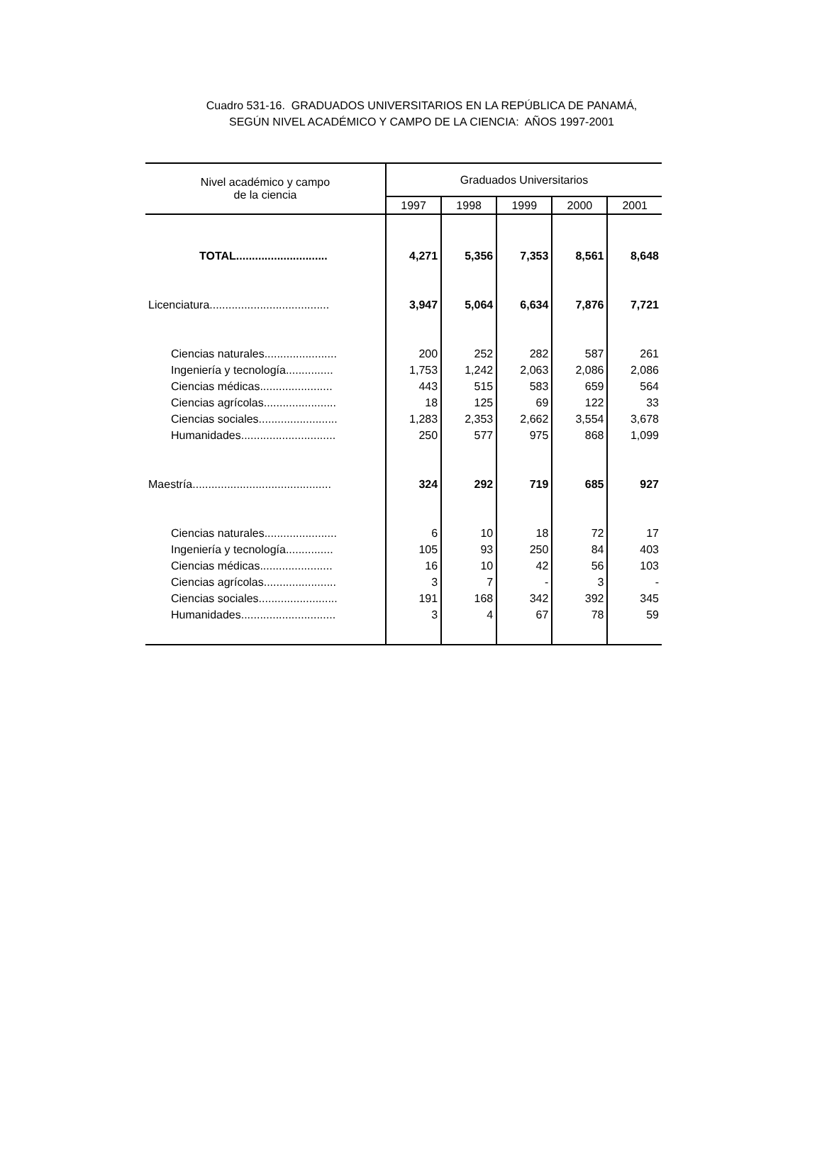Cuadro 531-16. GRADUADOS UNIVERSITARIOS EN LA REPÚBLICA DE PANAMÁ,
SEGÚN NIVEL ACADÉMICO Y CAMPO DE LA CIENCIA: AÑOS 1997-2001
| Nivel académico y campo de la ciencia | Graduados Universitarios | | | | |
| --- | --- | --- | --- | --- | --- |
| | 1997 | 1998 | 1999 | 2000 | 2001 |
| TOTAL............................. | 4,271 | 5,356 | 7,353 | 8,561 | 8,648 |
| Licenciatura...................................... | 3,947 | 5,064 | 6,634 | 7,876 | 7,721 |
| Ciencias naturales....................... | 200 | 252 | 282 | 587 | 261 |
| Ingeniería y tecnología............... | 1,753 | 1,242 | 2,063 | 2,086 | 2,086 |
| Ciencias médicas....................... | 443 | 515 | 583 | 659 | 564 |
| Ciencias agrícolas....................... | 18 | 125 | 69 | 122 | 33 |
| Ciencias sociales......................... | 1,283 | 2,353 | 2,662 | 3,554 | 3,678 |
| Humanidades.............................. | 250 | 577 | 975 | 868 | 1,099 |
| Maestría............................................ | 324 | 292 | 719 | 685 | 927 |
| Ciencias naturales....................... | 6 | 10 | 18 | 72 | 17 |
| Ingeniería y tecnología............... | 105 | 93 | 250 | 84 | 403 |
| Ciencias médicas....................... | 16 | 10 | 42 | 56 | 103 |
| Ciencias agrícolas....................... | 3 | 7 | - | 3 | - |
| Ciencias sociales......................... | 191 | 168 | 342 | 392 | 345 |
| Humanidades.............................. | 3 | 4 | 67 | 78 | 59 |